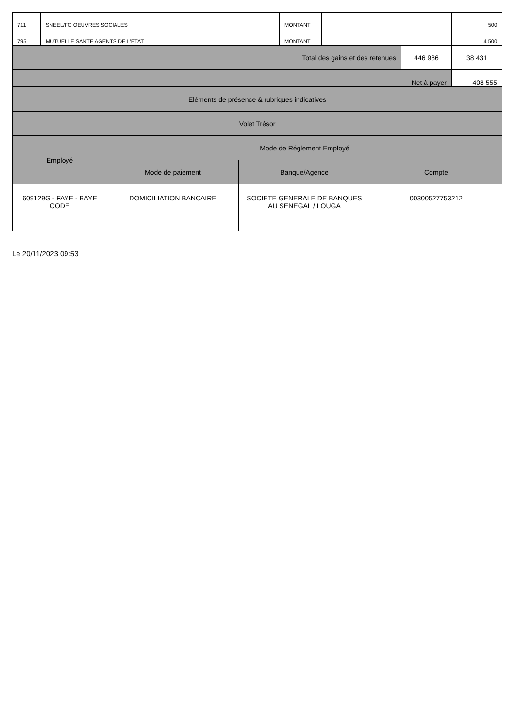| 711 | SNEEL/FC OEUVRES SOCIALES | | MONTANT | | | | 500 |
| 795 | MUTUELLE SANTE AGENTS DE L'ETAT | | MONTANT | | | | 4 500 |
| Total des gains et des retenues | | | | | | 446 986 | 38 431 |
| Net à payer | | | | | | | 408 555 |
| Eléments de présence & rubriques indicatives | | | |
| Volet Trésor | | | |
| Employé | Mode de Réglement Employé | | |
| | Mode de paiement | Banque/Agence | Compte |
| 609129G - FAYE - BAYE CODE | DOMICILIATION BANCAIRE | SOCIETE GENERALE DE BANQUES AU SENEGAL / LOUGA | 00300527753212 |
Le 20/11/2023 09:53